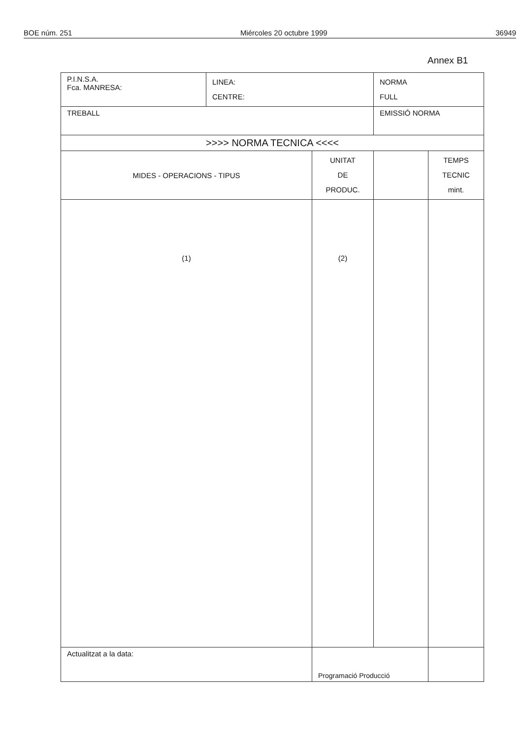BOE núm. 251 Miércoles 20 octubre 1999 36949
Annex B1
| P.I.N.S.A. Fca. MANRESA: | LINEA: CENTRE: | | NORMA FULL | |
| TREBALL | | | EMISSIÓ NORMA | |
| >>>> NORMA TECNICA <<<< | | | | |
| MIDES - OPERACIONS - TIPUS | | UNITAT DE PRODUC. | | TEMPS TECNIC mint. |
| (1) | | (2) | | |
| Actualitzat a la data: | | Programació Producció | | |